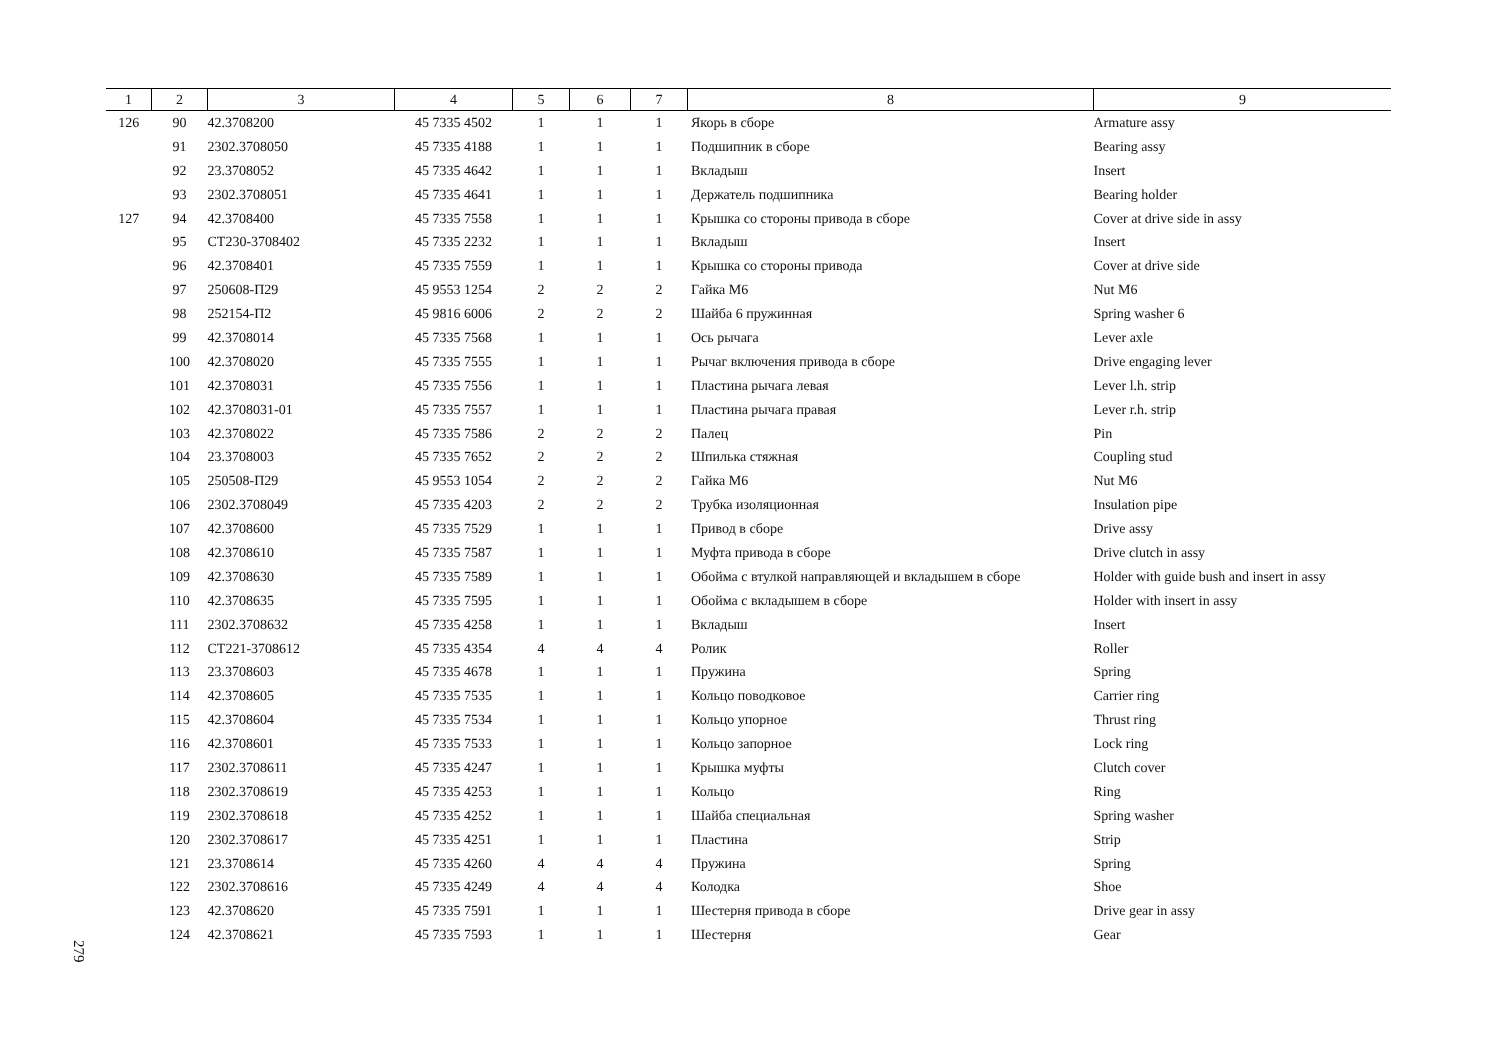| 1 | 2 | 3 | 4 | 5 | 6 | 7 | 8 | 9 |
| --- | --- | --- | --- | --- | --- | --- | --- | --- |
| 126 | 90 | 42.3708200 | 45 7335 4502 | 1 | 1 | 1 | Якорь в сборе | Armature assy |
| | 91 | 2302.3708050 | 45 7335 4188 | 1 | 1 | 1 | Подшипник в сборе | Bearing assy |
| | 92 | 23.3708052 | 45 7335 4642 | 1 | 1 | 1 | Вкладыш | Insert |
| | 93 | 2302.3708051 | 45 7335 4641 | 1 | 1 | 1 | Держатель подшипника | Bearing holder |
| 127 | 94 | 42.3708400 | 45 7335 7558 | 1 | 1 | 1 | Крышка со стороны привода в сборе | Cover at drive side in assy |
| | 95 | СТ230-3708402 | 45 7335 2232 | 1 | 1 | 1 | Вкладыш | Insert |
| | 96 | 42.3708401 | 45 7335 7559 | 1 | 1 | 1 | Крышка со стороны привода | Cover at drive side |
| | 97 | 250608-П29 | 45 9553 1254 | 2 | 2 | 2 | Гайка М6 | Nut M6 |
| | 98 | 252154-П2 | 45 9816 6006 | 2 | 2 | 2 | Шайба 6 пружинная | Spring washer 6 |
| | 99 | 42.3708014 | 45 7335 7568 | 1 | 1 | 1 | Ось рычага | Lever axle |
| | 100 | 42.3708020 | 45 7335 7555 | 1 | 1 | 1 | Рычаг включения привода в сборе | Drive engaging lever |
| | 101 | 42.3708031 | 45 7335 7556 | 1 | 1 | 1 | Пластина рычага левая | Lever l.h. strip |
| | 102 | 42.3708031-01 | 45 7335 7557 | 1 | 1 | 1 | Пластина рычага правая | Lever r.h. strip |
| | 103 | 42.3708022 | 45 7335 7586 | 2 | 2 | 2 | Палец | Pin |
| | 104 | 23.3708003 | 45 7335 7652 | 2 | 2 | 2 | Шпилька стяжная | Coupling stud |
| | 105 | 250508-П29 | 45 9553 1054 | 2 | 2 | 2 | Гайка М6 | Nut M6 |
| | 106 | 2302.3708049 | 45 7335 4203 | 2 | 2 | 2 | Трубка изоляционная | Insulation pipe |
| | 107 | 42.3708600 | 45 7335 7529 | 1 | 1 | 1 | Привод в сборе | Drive assy |
| | 108 | 42.3708610 | 45 7335 7587 | 1 | 1 | 1 | Муфта привода в сборе | Drive clutch in assy |
| | 109 | 42.3708630 | 45 7335 7589 | 1 | 1 | 1 | Обойма с втулкой направляющей и вкладышем в сборе | Holder with guide bush and insert in assy |
| | 110 | 42.3708635 | 45 7335 7595 | 1 | 1 | 1 | Обойма с вкладышем в сборе | Holder with insert in assy |
| | 111 | 2302.3708632 | 45 7335 4258 | 1 | 1 | 1 | Вкладыш | Insert |
| | 112 | СТ221-3708612 | 45 7335 4354 | 4 | 4 | 4 | Ролик | Roller |
| | 113 | 23.3708603 | 45 7335 4678 | 1 | 1 | 1 | Пружина | Spring |
| | 114 | 42.3708605 | 45 7335 7535 | 1 | 1 | 1 | Кольцо поводковое | Carrier ring |
| | 115 | 42.3708604 | 45 7335 7534 | 1 | 1 | 1 | Кольцо упорное | Thrust ring |
| | 116 | 42.3708601 | 45 7335 7533 | 1 | 1 | 1 | Кольцо запорное | Lock ring |
| | 117 | 2302.3708611 | 45 7335 4247 | 1 | 1 | 1 | Крышка муфты | Clutch cover |
| | 118 | 2302.3708619 | 45 7335 4253 | 1 | 1 | 1 | Кольцо | Ring |
| | 119 | 2302.3708618 | 45 7335 4252 | 1 | 1 | 1 | Шайба специальная | Spring washer |
| | 120 | 2302.3708617 | 45 7335 4251 | 1 | 1 | 1 | Пластина | Strip |
| | 121 | 23.3708614 | 45 7335 4260 | 4 | 4 | 4 | Пружина | Spring |
| | 122 | 2302.3708616 | 45 7335 4249 | 4 | 4 | 4 | Колодка | Shoe |
| | 123 | 42.3708620 | 45 7335 7591 | 1 | 1 | 1 | Шестерня привода в сборе | Drive gear in assy |
| | 124 | 42.3708621 | 45 7335 7593 | 1 | 1 | 1 | Шестерня | Gear |
279